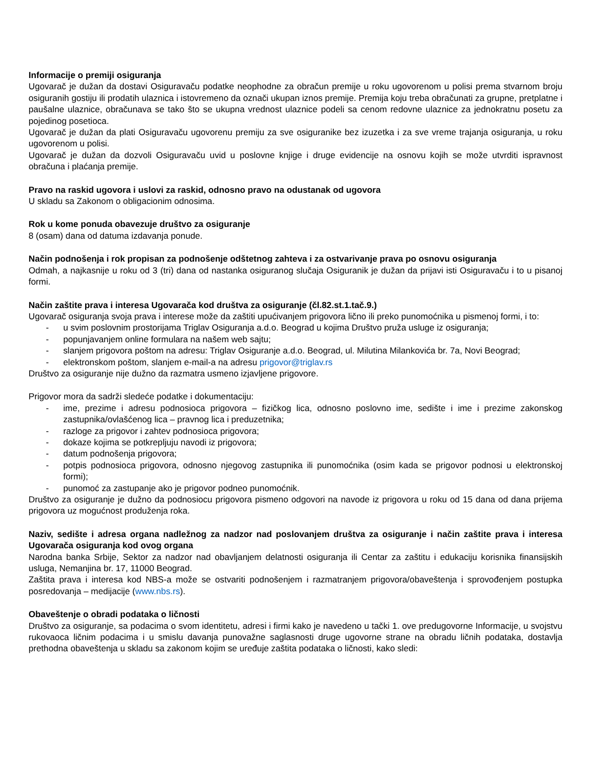Informacije o premiji osiguranja
Ugovarač je dužan da dostavi Osiguravaču podatke neophodne za obračun premije u roku ugovorenom u polisi prema stvarnom broju osiguranih gostiju ili prodatih ulaznica i istovremeno da označi ukupan iznos premije. Premija koju treba obračunati za grupne, pretplatne i paušalne ulaznice, obračunava se tako što se ukupna vrednost ulaznice podeli sa cenom redovne ulaznice za jednokratnu posetu za pojedinog posetioca.
Ugovarač je dužan da plati Osiguravaču ugovorenu premiju za sve osiguranike bez izuzetka i za sve vreme trajanja osiguranja, u roku ugovorenom u polisi.
Ugovarač je dužan da dozvoli Osiguravaču uvid u poslovne knjige i druge evidencije na osnovu kojih se može utvrditi ispravnost obračuna i plaćanja premije.
Pravo na raskid ugovora i uslovi za raskid, odnosno pravo na odustanak od ugovora
U skladu sa Zakonom o obligacionim odnosima.
Rok u kome ponuda obavezuje društvo za osiguranje
8 (osam) dana od datuma izdavanja ponude.
Način podnošenja i rok propisan za podnošenje odštetnog zahteva i za ostvarivanje prava po osnovu osiguranja
Odmah, a najkasnije u roku od 3 (tri) dana od nastanka osiguranog slučaja Osiguranik je dužan da prijavi isti Osiguravaču i to u pisanoj formi.
Način zaštite prava i interesa Ugovarača kod društva za osiguranje (čl.82.st.1.tač.9.)
Ugovarač osiguranja svoja prava i interese može da zaštiti upućivanjem prigovora lično ili preko punomoćnika u pismenoj formi, i to:
- u svim poslovnim prostorijama Triglav Osiguranja a.d.o. Beograd u kojima Društvo pruža usluge iz osiguranja;
- popunjavanjem online formulara na našem web sajtu;
- slanjem prigovora poštom na adresu: Triglav Osiguranje a.d.o. Beograd, ul. Milutina Milankovića br. 7a, Novi Beograd;
- elektronskom poštom, slanjem e-mail-a na adresu prigovor@triglav.rs
Društvo za osiguranje nije dužno da razmatra usmeno izjavljene prigovore.
Prigovor mora da sadrži sledeće podatke i dokumentaciju:
- ime, prezime i adresu podnosioca prigovora – fizičkog lica, odnosno poslovno ime, sedište i ime i prezime zakonskog zastupnika/ovlašćenog lica – pravnog lica i preduzetnika;
- razloge za prigovor i zahtev podnosioca prigovora;
- dokaze kojima se potkrepljuju navodi iz prigovora;
- datum podnošenja prigovora;
- potpis podnosioca prigovora, odnosno njegovog zastupnika ili punomoćnika (osim kada se prigovor podnosi u elektronskoj formi);
- punomoć za zastupanje ako je prigovor podneo punomoćnik.
Društvo za osiguranje je dužno da podnosiocu prigovora pismeno odgovori na navode iz prigovora u roku od 15 dana od dana prijema prigovora uz mogućnost produženja roka.
Naziv, sedište i adresa organa nadležnog za nadzor nad poslovanjem društva za osiguranje i način zaštite prava i interesa Ugovarača osiguranja kod ovog organa
Narodna banka Srbije, Sektor za nadzor nad obavljanjem delatnosti osiguranja ili Centar za zaštitu i edukaciju korisnika finansijskih usluga, Nemanjina br. 17, 11000 Beograd.
Zaštita prava i interesa kod NBS-a može se ostvariti podnošenjem i razmatranjem prigovora/obaveštenja i sprovođenjem postupka posredovanja – medijacije (www.nbs.rs).
Obaveštenje o obradi podataka o ličnosti
Društvo za osiguranje, sa podacima o svom identitetu, adresi i firmi kako je navedeno u tački 1. ove predugovorne Informacije, u svojstvu rukovaoca ličnim podacima i u smislu davanja punovažne saglasnosti druge ugovorne strane na obradu ličnih podataka, dostavlja prethodna obaveštenja u skladu sa zakonom kojim se uređuje zaštita podataka o ličnosti, kako sledi: